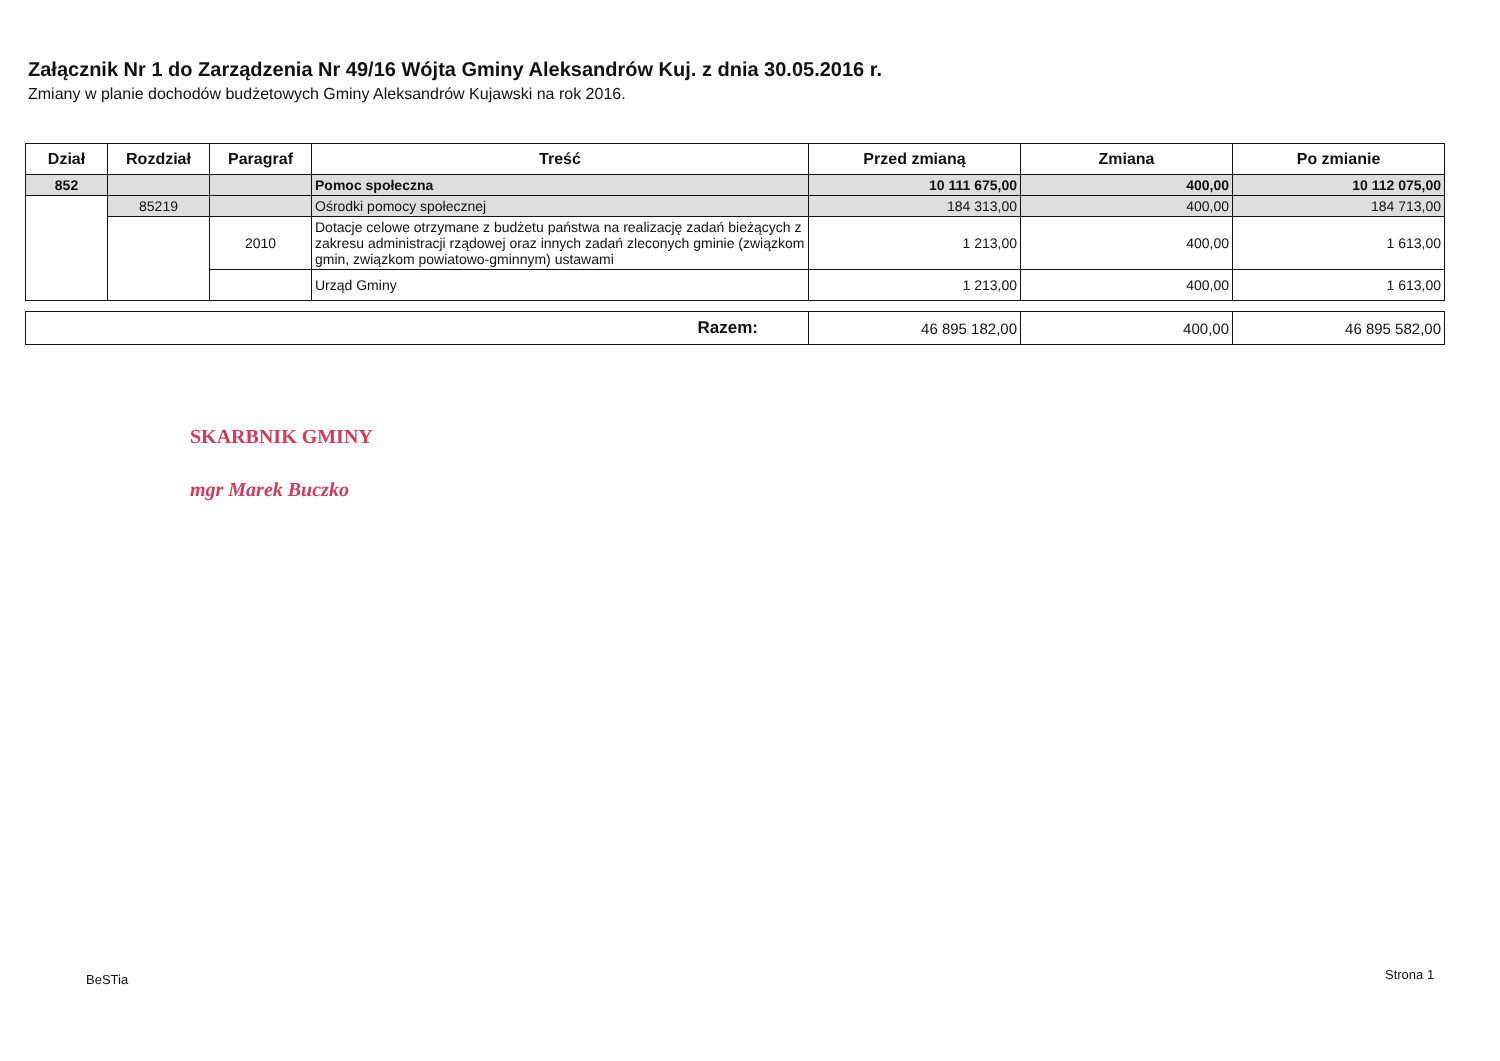Załącznik Nr 1 do Zarządzenia Nr 49/16 Wójta Gminy Aleksandrów Kuj. z dnia 30.05.2016 r.
Zmiany w planie dochodów budżetowych Gminy Aleksandrów Kujawski na rok 2016.
| Dział | Rozdział | Paragraf | Treść | Przed zmianą | Zmiana | Po zmianie |
| --- | --- | --- | --- | --- | --- | --- |
| 852 | | | Pomoc społeczna | 10 111 675,00 | 400,00 | 10 112 075,00 |
| | 85219 | | Ośrodki pomocy społecznej | 184 313,00 | 400,00 | 184 713,00 |
| | | 2010 | Dotacje celowe otrzymane z budżetu państwa na realizację zadań bieżących z zakresu administracji rządowej oraz innych zadań zleconych gminie (związkom gmin, związkom powiatowo-gminnym) ustawami | 1 213,00 | 400,00 | 1 613,00 |
| | | | Urząd Gminy | 1 213,00 | 400,00 | 1 613,00 |
| Razem: | 46 895 182,00 | 400,00 | 46 895 582,00 |
SKARBNIK GMINY
mgr Marek Buczko
BeSTia Strona 1